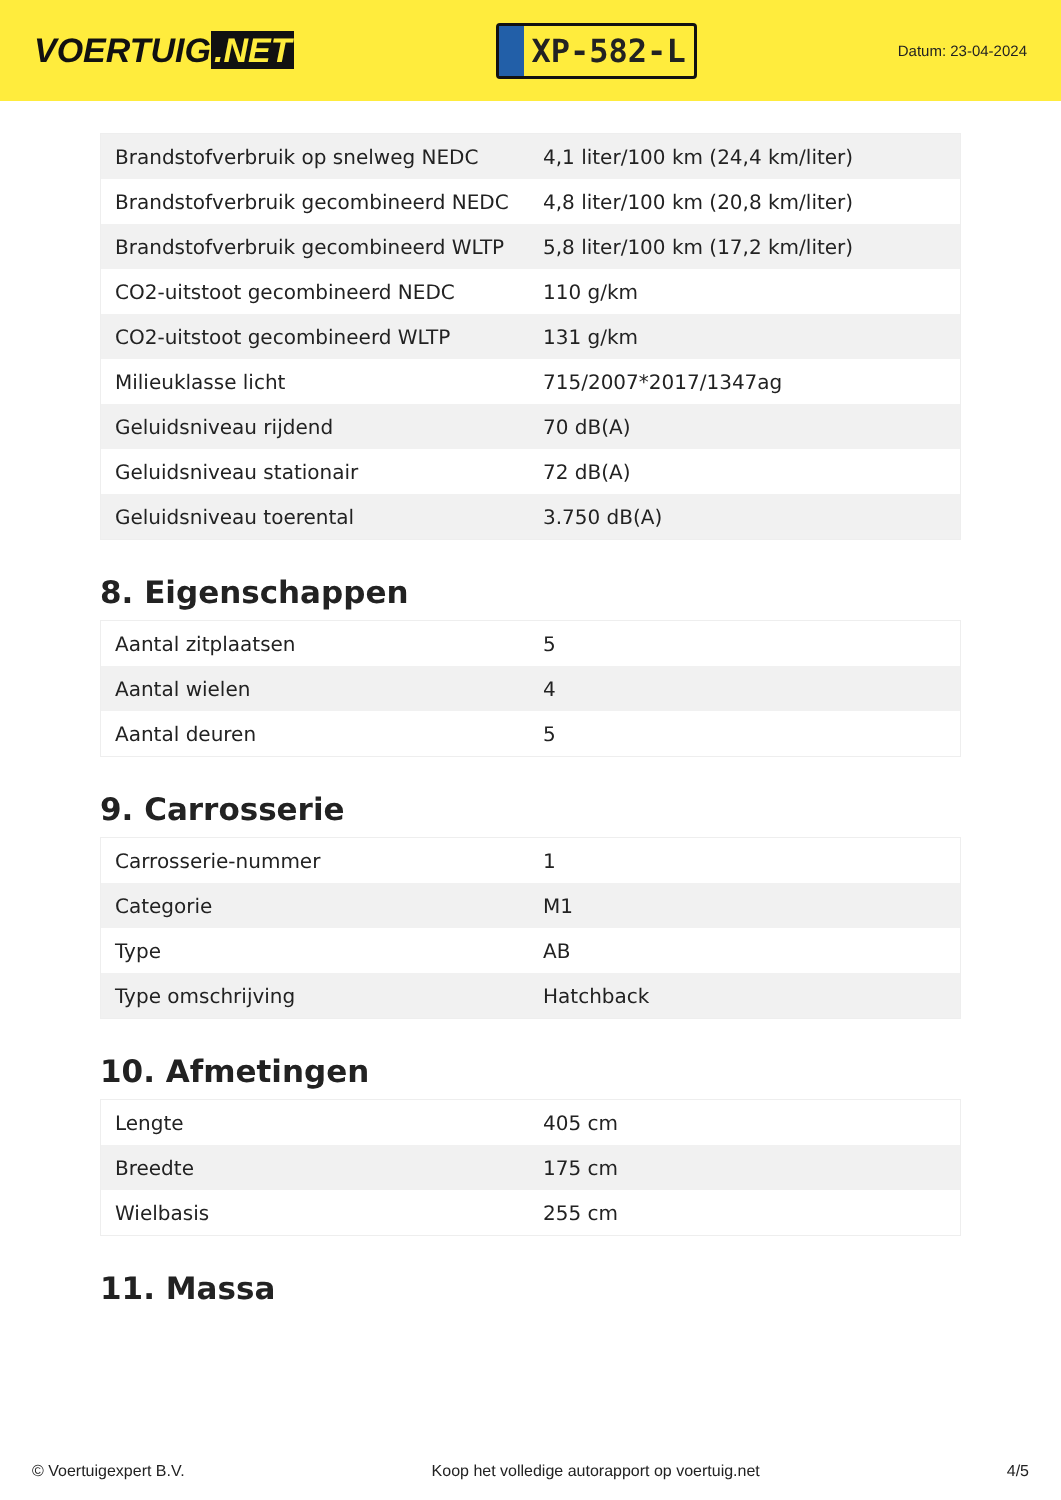VOERTUIG.NET
XP-582-L
Datum: 23-04-2024
| Brandstofverbruik op snelweg NEDC | 4,1 liter/100 km (24,4 km/liter) |
| Brandstofverbruik gecombineerd NEDC | 4,8 liter/100 km (20,8 km/liter) |
| Brandstofverbruik gecombineerd WLTP | 5,8 liter/100 km (17,2 km/liter) |
| CO2-uitstoot gecombineerd NEDC | 110 g/km |
| CO2-uitstoot gecombineerd WLTP | 131 g/km |
| Milieuklasse licht | 715/2007*2017/1347ag |
| Geluidsniveau rijdend | 70 dB(A) |
| Geluidsniveau stationair | 72 dB(A) |
| Geluidsniveau toerental | 3.750 dB(A) |
8. Eigenschappen
| Aantal zitplaatsen | 5 |
| Aantal wielen | 4 |
| Aantal deuren | 5 |
9. Carrosserie
| Carrosserie-nummer | 1 |
| Categorie | M1 |
| Type | AB |
| Type omschrijving | Hatchback |
10. Afmetingen
| Lengte | 405 cm |
| Breedte | 175 cm |
| Wielbasis | 255 cm |
11. Massa
© Voertuigexpert B.V. Koop het volledige autorapport op voertuig.net 4/5